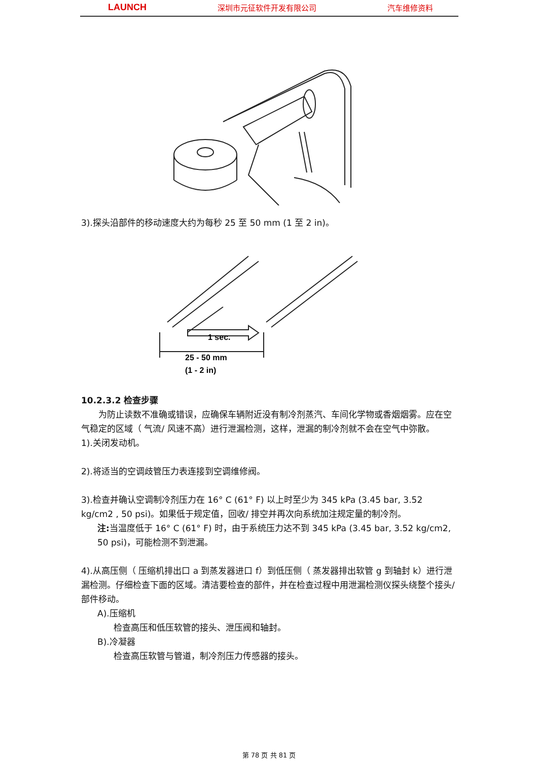LAUNCH 深圳市元征软件开发有限公司 汽车维修资料
3).探头沿部件的移动速度大约为每秒 25 至 50 mm (1 至 2 in)。
1 sec.
25 - 50 mm
(1 - 2 in)
10.2.3.2 检查步骤
　　为防止读数不准确或错误，应确保车辆附近没有制冷剂蒸汽、车间化学物或香烟烟雾。应在空气稳定的区域（ 气流/ 风速不高）进行泄漏检测，这样，泄漏的制冷剂就不会在空气中弥散。
1).关闭发动机。
2).将适当的空调歧管压力表连接到空调维修阀。
3).检查并确认空调制冷剂压力在 16° C (61° F) 以上时至少为 345 kPa (3.45 bar, 3.52 kg/cm2 , 50 psi)。如果低于规定值，回收/ 排空并再次向系统加注规定量的制冷剂。
注: 当温度低于 16° C (61° F) 时，由于系统压力达不到 345 kPa (3.45 bar, 3.52 kg/cm2, 50 psi)，可能检测不到泄漏。
4).从高压侧（ 压缩机排出口 a 到蒸发器进口 f）到低压侧（ 蒸发器排出软管 g 到轴封 k）进行泄漏检测。仔细检查下面的区域。清洁要检查的部件，并在检查过程中用泄漏检测仪探头绕整个接头/ 部件移动。
A).压缩机
检查高压和低压软管的接头、泄压阀和轴封。
B).冷凝器
检查高压软管与管道，制冷剂压力传感器的接头。
第 78 页 共 81 页